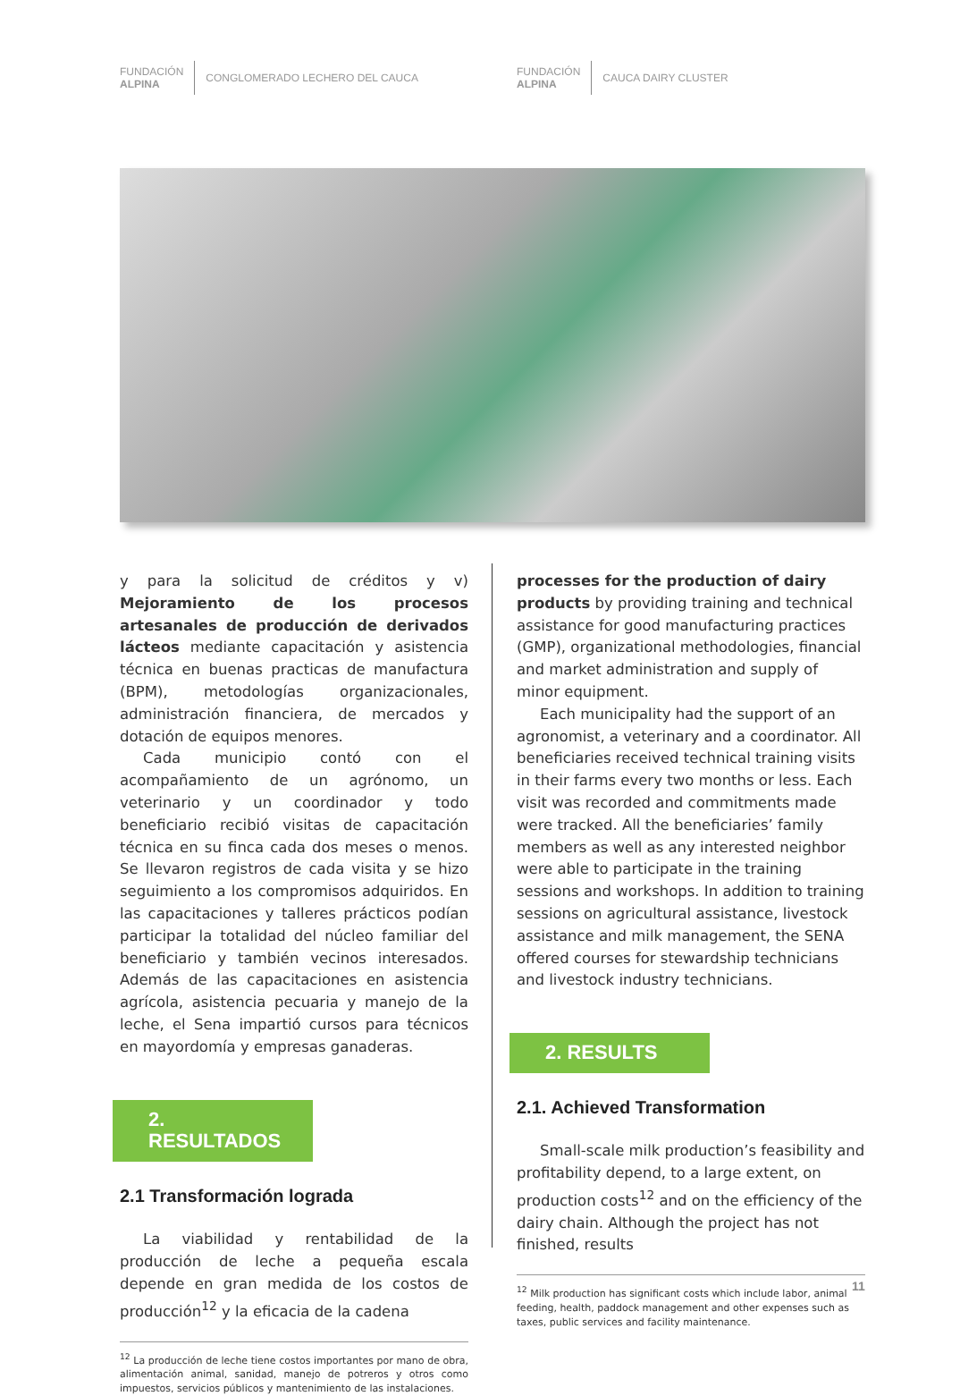FUNDACIÓN
ALPINA
CONGLOMERADO LECHERO DEL CAUCA
FUNDACIÓN
ALPINA
CAUCA DAIRY CLUSTER
y para la solicitud de créditos y v) Mejoramiento de los procesos artesanales de producción de derivados lácteos mediante capacitación y asistencia técnica en buenas practicas de manufactura (BPM), metodologías organizacionales, administración financiera, de mercados y dotación de equipos menores.
Cada municipio contó con el acompañamiento de un agrónomo, un veterinario y un coordinador y todo beneficiario recibió visitas de capacitación técnica en su finca cada dos meses o menos. Se llevaron registros de cada visita y se hizo seguimiento a los compromisos adquiridos. En las capacitaciones y talleres prácticos podían participar la totalidad del núcleo familiar del beneficiario y también vecinos interesados. Además de las capacitaciones en asistencia agrícola, asistencia pecuaria y manejo de la leche, el Sena impartió cursos para técnicos en mayordomía y empresas ganaderas.
2. RESULTADOS
2.1 Transformación lograda
La viabilidad y rentabilidad de la producción de leche a pequeña escala depende en gran medida de los costos de producción<sup>12</sup> y la eficacia de la cadena
<sup>12</sup> La producción de leche tiene costos importantes por mano de obra, alimentación animal, sanidad, manejo de potreros y otros como impuestos, servicios públicos y mantenimiento de las instalaciones.
processes for the production of dairy products by providing training and technical assistance for good manufacturing practices (GMP), organizational methodologies, financial and market administration and supply of minor equipment.
Each municipality had the support of an agronomist, a veterinary and a coordinator. All beneficiaries received technical training visits in their farms every two months or less. Each visit was recorded and commitments made were tracked. All the beneficiaries’ family members as well as any interested neighbor were able to participate in the training sessions and workshops. In addition to training sessions on agricultural assistance, livestock assistance and milk management, the SENA offered courses for stewardship technicians and livestock industry technicians.
2. RESULTS
2.1. Achieved Transformation
Small-scale milk production’s feasibility and profitability depend, to a large extent, on production costs<sup>12</sup> and on the efficiency of the dairy chain. Although the project has not finished, results
<sup>12</sup> Milk production has significant costs which include labor, animal feeding, health, paddock management and other expenses such as taxes, public services and facility maintenance.
11